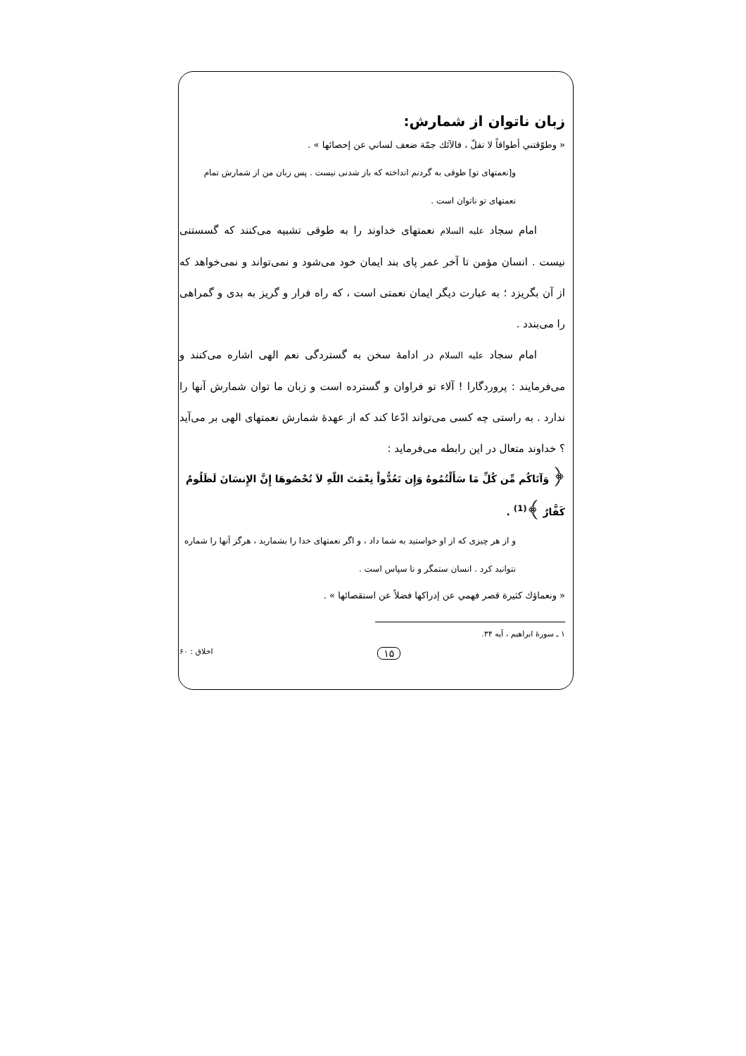زبان ناتوان از شمارش:
« وطوّقتني أطواقاً لا تفلّ ، فالآئك جمّة ضعف لساني عن إحصائها » .
و[نعمتهای تو] طوقی به گردنم انداخته که باز شدنی نیست . پس زبان من از شمارش تمام نعمتهای تو ناتوان است .
امام سجاد عليه السلام نعمتهای خداوند را به طوقی تشبیه می‌کنند که گسستنی نیست . انسان مؤمن تا آخر عمر پای بند ایمان خود می‌شود و نمی‌تواند و نمی‌خواهد که از آن بگریزد ؛ به عبارت دیگر ایمان نعمتی است ، که راه فرار و گریز به بدی و گمراهی را می‌بندد .
امام سجاد عليه السلام در ادامهٔ سخن به گستردگی نعم الهی اشاره می‌کنند و می‌فرمایند : پروردگارا ! آلاء تو فراوان و گسترده است و زبان ما توان شمارش آنها را ندارد . به راستی چه کسی می‌تواند ادّعا کند که از عهدهٔ شمارش نعمتهای الهی بر می‌آید ؟ خداوند متعال در این رابطه می‌فرماید :
﴿ وَآتَاكُم مِّن كُلِّ مَا سَأَلْتُمُوهُ وَإِن تَعُدُّواْ نِعْمَتَ اللّهِ لاَ تُحْصُوهَا إِنَّ الإِنسَانَ لَظَلُومٌ كَفَّارٌ ﴾<sup>(1)</sup> .
و از هر چیزی که از او خواستید به شما داد ، و اگر نعمتهای خدا را بشمارید ، هرگز آنها را شماره نتوانید کرد . انسان ستمگر و نا سپاس است .
« ونعماؤك كثيرة قصر فهمي عن إدراكها فضلاً عن استقصائها » .
۱ ـ سورهٔ ابراهیم ، آیه ۳۴.
۱۵ اخلاق : ۶۰